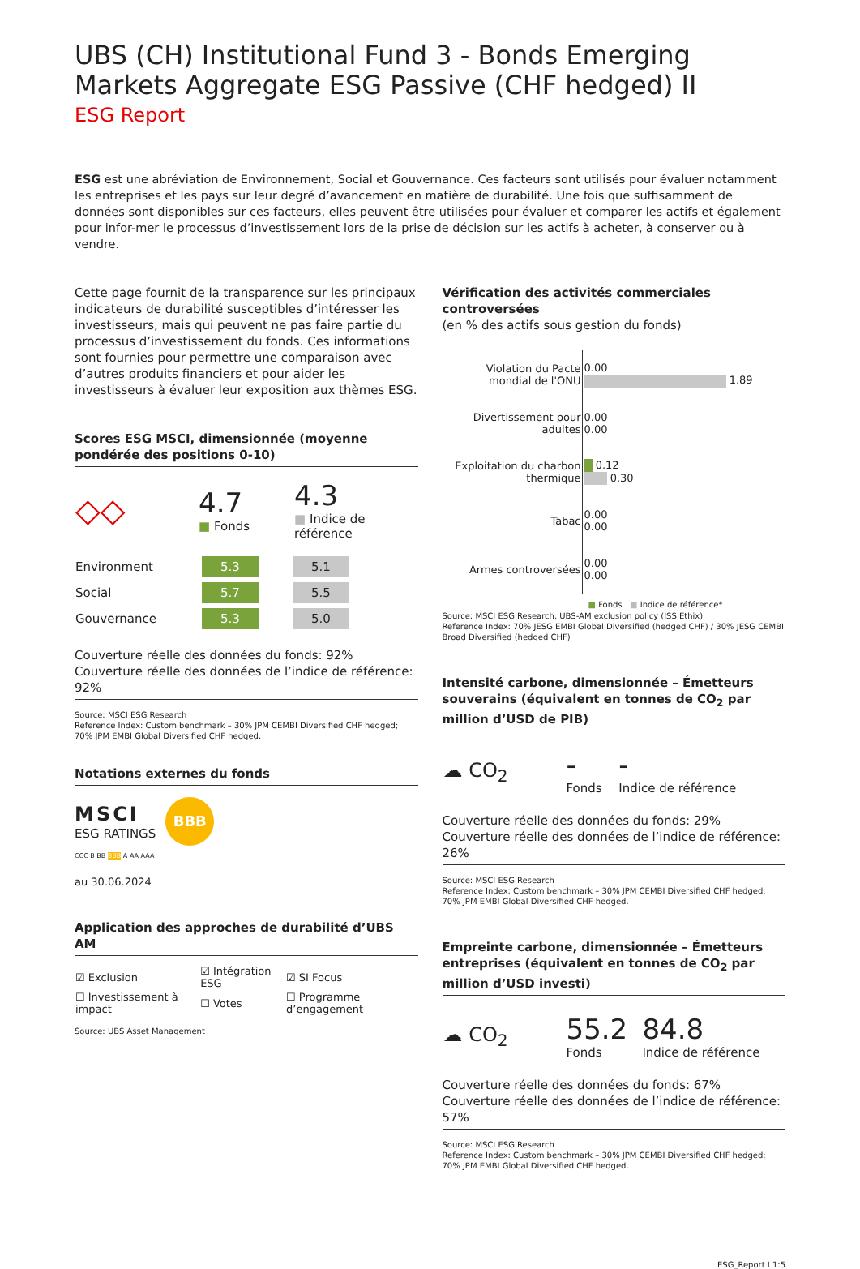UBS (CH) Institutional Fund 3 - Bonds Emerging Markets Aggregate ESG Passive (CHF hedged) II
ESG Report
ESG est une abréviation de Environnement, Social et Gouvernance. Ces facteurs sont utilisés pour évaluer notamment les entreprises et les pays sur leur degré d’avancement en matière de durabilité. Une fois que suffisamment de données sont disponibles sur ces facteurs, elles peuvent être utilisées pour évaluer et comparer les actifs et également pour infor-mer le processus d’investissement lors de la prise de décision sur les actifs à acheter, à conserver ou à vendre.
Cette page fournit de la transparence sur les principaux indicateurs de durabilité susceptibles d’intéresser les investisseurs, mais qui peuvent ne pas faire partie du processus d’investissement du fonds. Ces informations sont fournies pour permettre une comparaison avec d’autres produits financiers et pour aider les investisseurs à évaluer leur exposition aux thèmes ESG.
Scores ESG MSCI, dimensionnée (moyenne pondérée des positions 0-10)
| ◇◇ | 4.7 ■ Fonds | 4.3 ■ Indice de référence |
| Environment | 5.3 | | 5.1 |
| Social | 5.7 | | 5.5 |
| Gouvernance | 5.3 | | 5.0 |
Couverture réelle des données du fonds: 92%
Couverture réelle des données de l’indice de référence: 92%
Source: MSCI ESG Research
Reference Index: Custom benchmark – 30% JPM CEMBI Diversified CHF hedged; 70% JPM EMBI Global Diversified CHF hedged.
Notations externes du fonds
MSCI
ESG RATINGS
BBB
CCC B BB BBB A AA AAA
au 30.06.2024
Application des approches de durabilité d’UBS AM
| ☑ Exclusion | ☑ Intégration ESG | ☑ SI Focus |
| ☐ Investissement à impact | ☐ Votes | ☐ Programme d’engagement |
Source: UBS Asset Management
Vérification des activités commerciales controversées
(en % des actifs sous gestion du fonds)
| Violation du Pacte mondial de l'ONU | 0.00 1.89 |
| Divertissement pour adultes | 0.00 0.00 |
| Exploitation du charbon thermique | 0.12 0.30 |
| Tabac | 0.00 0.00 |
| Armes controversées | 0.00 0.00 |
■ Fonds ■ Indice de référence*
Source: MSCI ESG Research, UBS-AM exclusion policy (ISS Ethix)
Reference Index: 70% JESG EMBI Global Diversified (hedged CHF) / 30% JESG CEMBI Broad Diversified (hedged CHF)
Intensité carbone, dimensionnée – Émetteurs souverains (équivalent en tonnes de CO<sub>2</sub> par million d’USD de PIB)
| ☁ CO<sub>2</sub> | - Fonds | - Indice de référence |
Couverture réelle des données du fonds: 29%
Couverture réelle des données de l’indice de référence: 26%
Source: MSCI ESG Research
Reference Index: Custom benchmark – 30% JPM CEMBI Diversified CHF hedged; 70% JPM EMBI Global Diversified CHF hedged.
Empreinte carbone, dimensionnée – Émetteurs entreprises (équivalent en tonnes de CO<sub>2</sub> par million d’USD investi)
| ☁ CO<sub>2</sub> | 55.2 Fonds | 84.8 Indice de référence |
Couverture réelle des données du fonds: 67%
Couverture réelle des données de l’indice de référence: 57%
Source: MSCI ESG Research
Reference Index: Custom benchmark – 30% JPM CEMBI Diversified CHF hedged; 70% JPM EMBI Global Diversified CHF hedged.
ESG_Report I 1:5